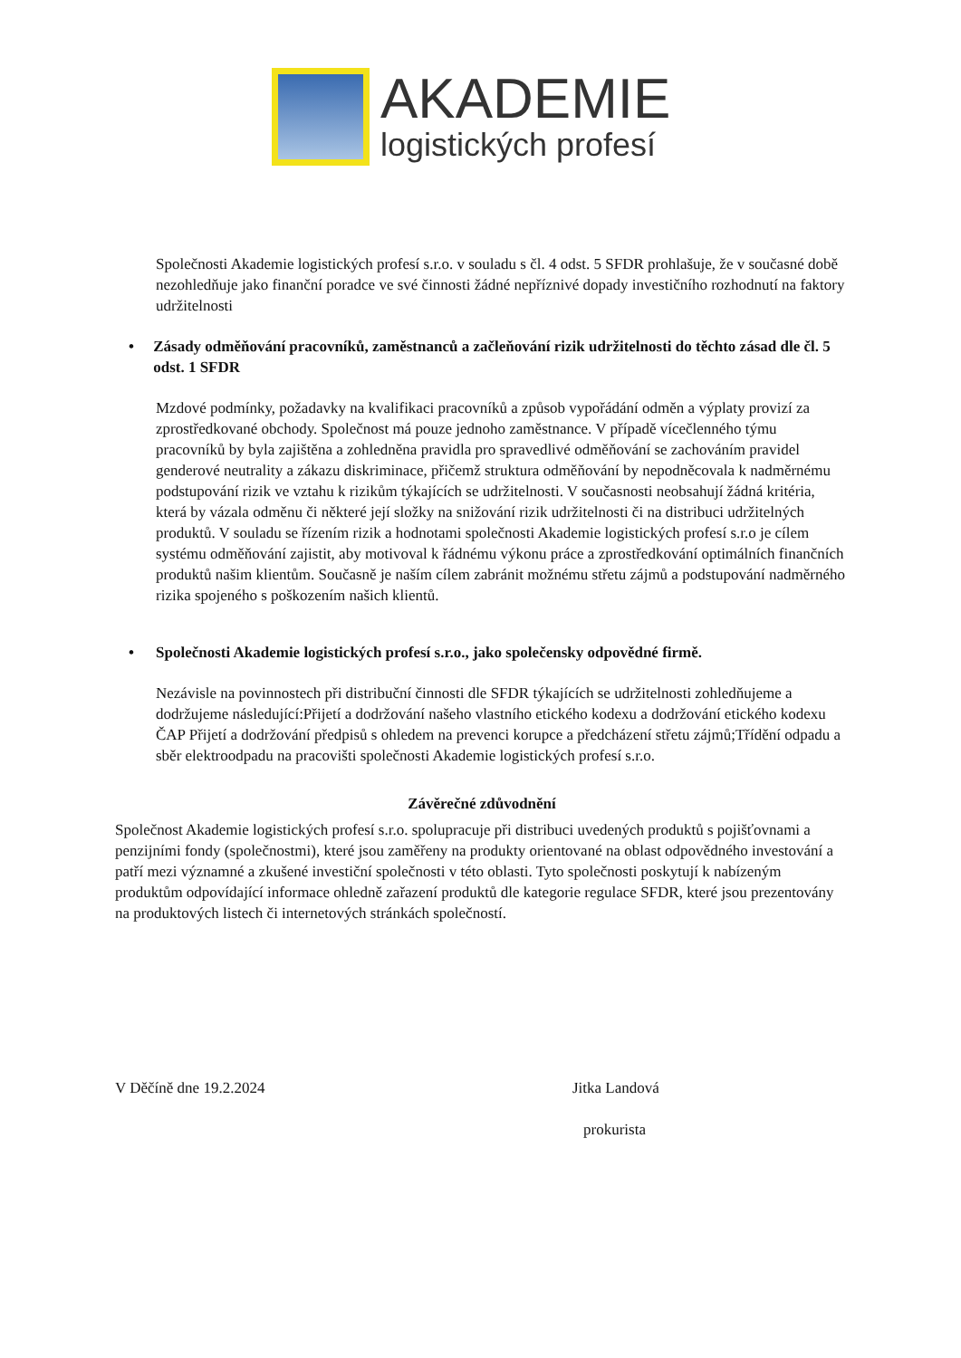AKADEMIE
logistických profesí
Společnosti Akademie logistických profesí s.r.o. v souladu s čl. 4 odst. 5 SFDR prohlašuje, že v současné době nezohledňuje jako finanční poradce ve své činnosti žádné nepříznivé dopady investičního rozhodnutí na faktory udržitelnosti
• Zásady odměňování pracovníků, zaměstnanců a začleňování rizik udržitelnosti do těchto zásad dle čl. 5 odst. 1 SFDR
Mzdové podmínky, požadavky na kvalifikaci pracovníků a způsob vypořádání odměn a výplaty provizí za zprostředkované obchody. Společnost má pouze jednoho zaměstnance. V případě vícečlenného týmu pracovníků by byla zajištěna a zohledněna pravidla pro spravedlivé odměňování se zachováním pravidel genderové neutrality a zákazu diskriminace, přičemž struktura odměňování by nepodněcovala k nadměrnému podstupování rizik ve vztahu k rizikům týkajících se udržitelnosti. V současnosti neobsahují žádná kritéria, která by vázala odměnu či některé její složky na snižování rizik udržitelnosti či na distribuci udržitelných produktů. V souladu se řízením rizik a hodnotami společnosti Akademie logistických profesí s.r.o je cílem systému odměňování zajistit, aby motivoval k řádnému výkonu práce a zprostředkování optimálních finančních produktů našim klientům. Současně je naším cílem zabránit možnému střetu zájmů a podstupování nadměrného rizika spojeného s poškozením našich klientů.
• Společnosti Akademie logistických profesí s.r.o., jako společensky odpovědné firmě.
Nezávisle na povinnostech při distribuční činnosti dle SFDR týkajících se udržitelnosti zohledňujeme a dodržujeme následující:Přijetí a dodržování našeho vlastního etického kodexu a dodržování etického kodexu ČAP Přijetí a dodržování předpisů s ohledem na prevenci korupce a předcházení střetu zájmů;Třídění odpadu a sběr elektroodpadu na pracovišti společnosti Akademie logistických profesí s.r.o.
Závěrečné zdůvodnění
Společnost Akademie logistických profesí s.r.o. spolupracuje při distribuci uvedených produktů s pojišťovnami a penzijními fondy (společnostmi), které jsou zaměřeny na produkty orientované na oblast odpovědného investování a patří mezi významné a zkušené investiční společnosti v této oblasti. Tyto společnosti poskytují k nabízeným produktům odpovídající informace ohledně zařazení produktů dle kategorie regulace SFDR, které jsou prezentovány na produktových listech či internetových stránkách společností.
V Děčíně dne 19.2.2024 Jitka Landová
prokurista